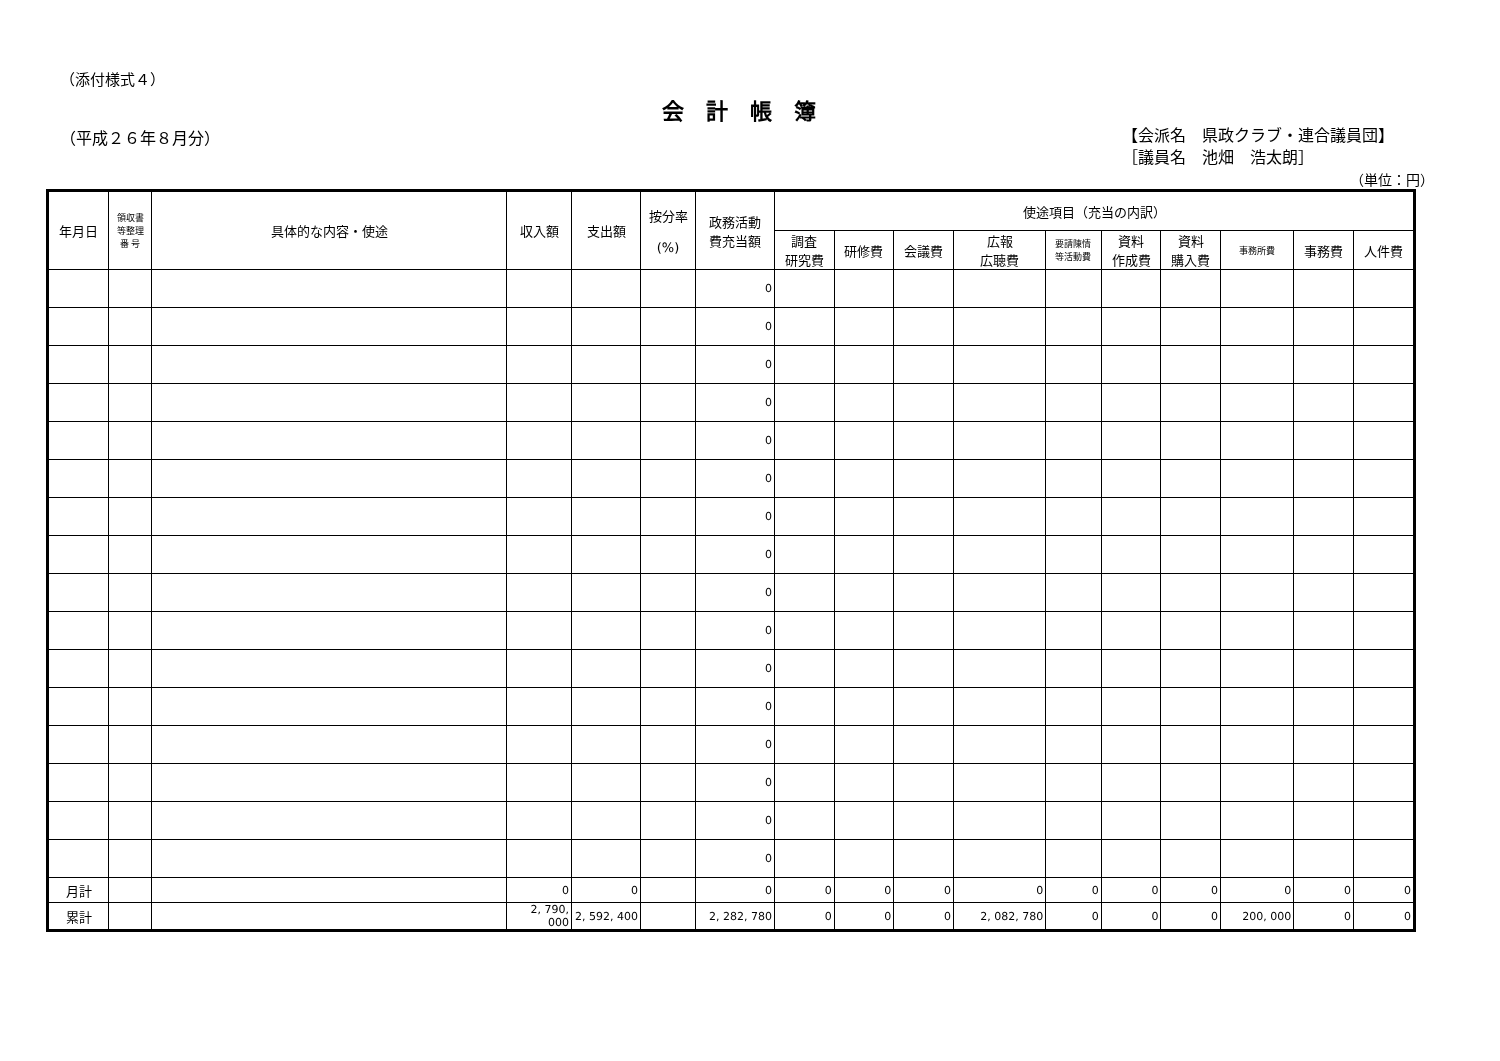（添付様式４）
会計帳簿
（平成２６年８月分）
【会派名　県政クラブ・連合議員団】
［議員名　池畑　浩太朗］
（単位：円）
| 年月日 | 領収書 等整理 番 号 | 具体的な内容・使途 | 収入額 | 支出額 | 按分率 (%) | 政務活動 費充当額 | 使途項目（充当の内訳） | | | | | | | | | |
| --- | --- | --- | --- | --- | --- | --- | --- | --- | --- | --- | --- | --- | --- | --- | --- | --- |
| | | | | | | | 調査 研究費 | 研修費 | 会議費 | 広報 広聴費 | 要請陳情 等活動費 | 資料 作成費 | 資料 購入費 | 事務所費 | 事務費 | 人件費 |
| | | | | | | 0 | | | | | | | | | | |
| | | | | | | 0 | | | | | | | | | | |
| | | | | | | 0 | | | | | | | | | | |
| | | | | | | 0 | | | | | | | | | | |
| | | | | | | 0 | | | | | | | | | | |
| | | | | | | 0 | | | | | | | | | | |
| | | | | | | 0 | | | | | | | | | | |
| | | | | | | 0 | | | | | | | | | | |
| | | | | | | 0 | | | | | | | | | | |
| | | | | | | 0 | | | | | | | | | | |
| | | | | | | 0 | | | | | | | | | | |
| | | | | | | 0 | | | | | | | | | | |
| | | | | | | 0 | | | | | | | | | | |
| | | | | | | 0 | | | | | | | | | | |
| | | | | | | 0 | | | | | | | | | | |
| | | | | | | 0 | | | | | | | | | | |
| 月計 | | | 0 | 0 | | 0 | 0 | 0 | 0 | 0 | 0 | 0 | 0 | 0 | 0 | 0 |
| 累計 | | | 2, 790, 000 | 2, 592, 400 | | 2, 282, 780 | 0 | 0 | 0 | 2, 082, 780 | 0 | 0 | 0 | 200, 000 | 0 | 0 |